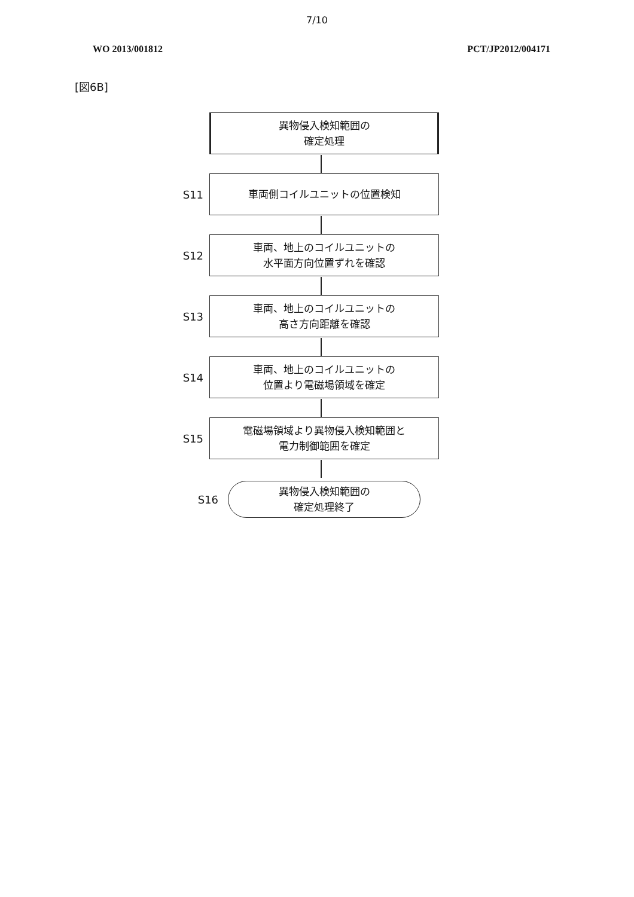7/10
WO 2013/001812 PCT/JP2012/004171
[図6B]
異物侵入検知範囲の
確定処理
S11
車両側コイルユニットの位置検知
S12
車両、地上のコイルユニットの
水平面方向位置ずれを確認
S13
車両、地上のコイルユニットの
高さ方向距離を確認
S14
車両、地上のコイルユニットの
位置より電磁場領域を確定
S15
電磁場領域より異物侵入検知範囲と
電力制御範囲を確定
S16
異物侵入検知範囲の
確定処理終了